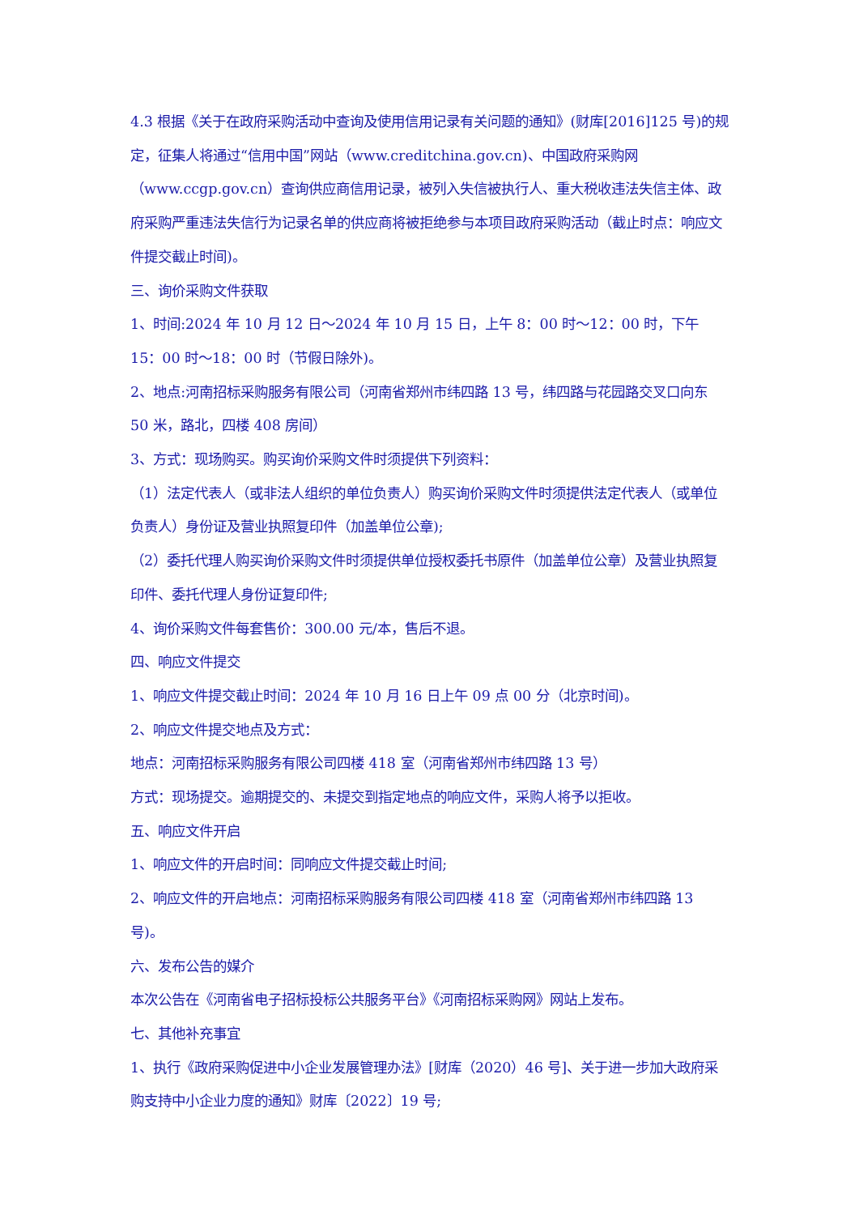4.3 根据《关于在政府采购活动中查询及使用信用记录有关问题的通知》(财库[2016]125 号)的规定，征集人将通过“信用中国”网站（www.creditchina.gov.cn)、中国政府采购网（www.ccgp.gov.cn）查询供应商信用记录，被列入失信被执行人、重大税收违法失信主体、政府采购严重违法失信行为记录名单的供应商将被拒绝参与本项目政府采购活动（截止时点：响应文件提交截止时间)。
三、询价采购文件获取
1、时间:2024 年 10 月 12 日～2024 年 10 月 15 日，上午 8：00 时～12：00 时，下午 15：00 时～18：00 时（节假日除外)。
2、地点:河南招标采购服务有限公司（河南省郑州市纬四路 13 号，纬四路与花园路交叉口向东 50 米，路北，四楼 408 房间）
3、方式：现场购买。购买询价采购文件时须提供下列资料：
（1）法定代表人（或非法人组织的单位负责人）购买询价采购文件时须提供法定代表人（或单位负责人）身份证及营业执照复印件（加盖单位公章);
（2）委托代理人购买询价采购文件时须提供单位授权委托书原件（加盖单位公章）及营业执照复印件、委托代理人身份证复印件;
4、询价采购文件每套售价：300.00 元/本，售后不退。
四、响应文件提交
1、响应文件提交截止时间：2024 年 10 月 16 日上午 09 点 00 分（北京时间)。
2、响应文件提交地点及方式：
地点：河南招标采购服务有限公司四楼 418 室（河南省郑州市纬四路 13 号）
方式：现场提交。逾期提交的、未提交到指定地点的响应文件，采购人将予以拒收。
五、响应文件开启
1、响应文件的开启时间：同响应文件提交截止时间;
2、响应文件的开启地点：河南招标采购服务有限公司四楼 418 室（河南省郑州市纬四路 13 号)。
六、发布公告的媒介
本次公告在《河南省电子招标投标公共服务平台》《河南招标采购网》网站上发布。
七、其他补充事宜
1、执行《政府采购促进中小企业发展管理办法》[财库（2020）46 号]、关于进一步加大政府采购支持中小企业力度的通知》财库〔2022〕19 号;